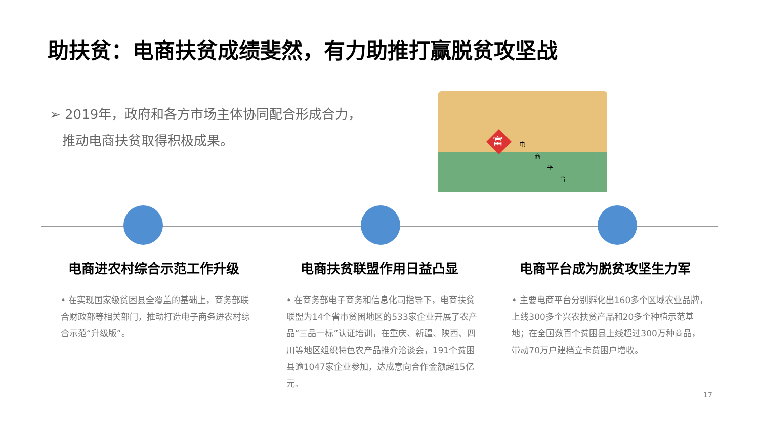助扶贫：电商扶贫成绩斐然，有力助推打赢脱贫攻坚战
➢ 2019年，政府和各方市场主体协同配合形成合力，
推动电商扶贫取得积极成果。
富
电
商
平
台
电商进农村综合示范工作升级
• 在实现国家级贫困县全覆盖的基础上，商务部联合财政部等相关部门，推动打造电子商务进农村综合示范“升级版”。
电商扶贫联盟作用日益凸显
• 在商务部电子商务和信息化司指导下，电商扶贫联盟为14个省市贫困地区的533家企业开展了农产品“三品一标”认证培训，在重庆、新疆、陕西、四川等地区组织特色农产品推介洽谈会，191个贫困县逾1047家企业参加，达成意向合作金额超15亿元。
电商平台成为脱贫攻坚生力军
• 主要电商平台分别孵化出160多个区域农业品牌，上线300多个兴农扶贫产品和20多个种植示范基地；在全国数百个贫困县上线超过300万种商品，带动70万户建档立卡贫困户增收。
17